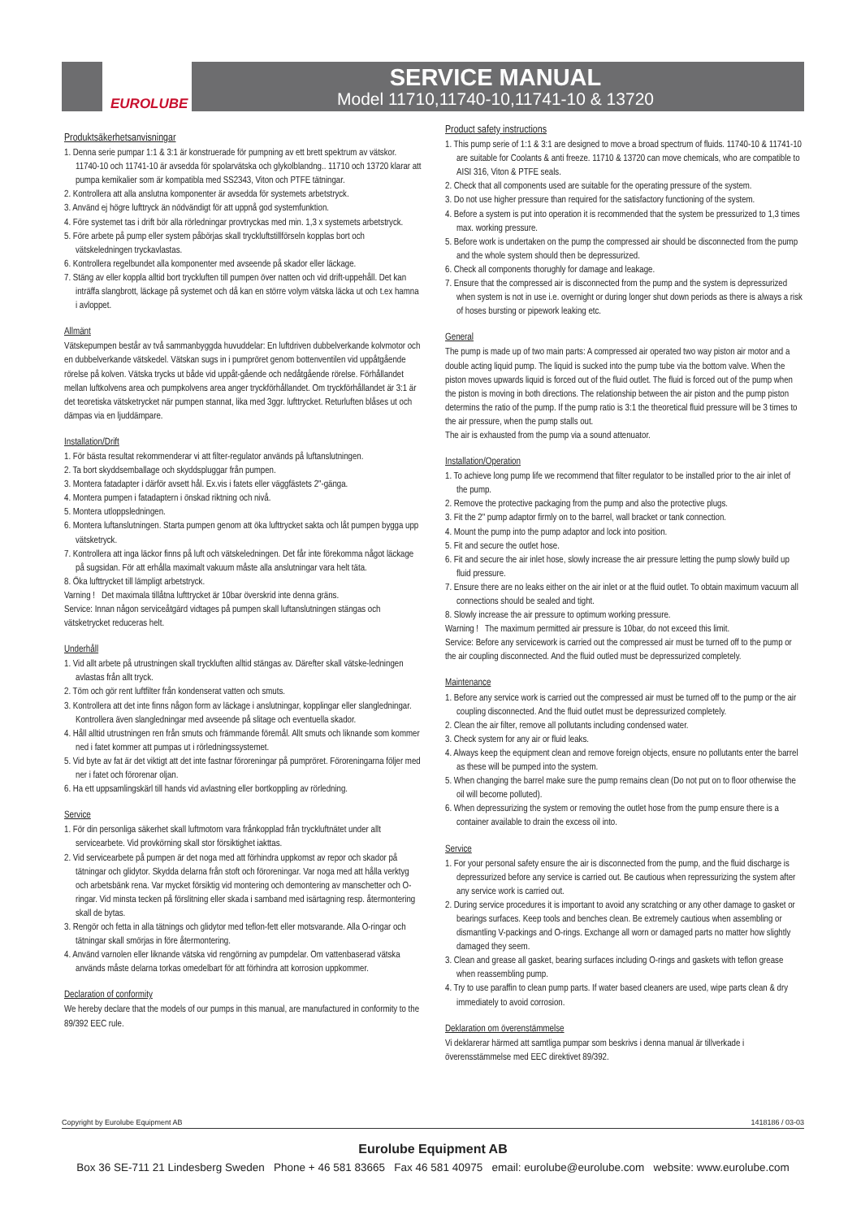EUROLUBE
SERVICE MANUAL
Model 11710,11740-10,11741-10 & 13720
Produktsäkerhetsanvisningar
1. Denna serie pumpar 1:1 & 3:1 är konstruerade för pumpning av ett brett spektrum av vätskor. 11740-10 och 11741-10 är avsedda för spolarvätska och glykolblandng.. 11710 och 13720 klarar att pumpa kemikalier som är kompatibla med SS2343, Viton och PTFE tätningar.
2. Kontrollera att alla anslutna komponenter är avsedda för systemets arbetstryck.
3. Använd ej högre lufttryck än nödvändigt för att uppnå god systemfunktion.
4. Före systemet tas i drift bör alla rörledningar provtryckas med min. 1,3 x systemets arbetstryck.
5. Före arbete på pump eller system påbörjas skall tryckluftstillförseln kopplas bort och vätskeledningen tryckavlastas.
6. Kontrollera regelbundet alla komponenter med avseende på skador eller läckage.
7. Stäng av eller koppla alltid bort tryckluften till pumpen över natten och vid drift-uppehåll. Det kan inträffa slangbrott, läckage på systemet och då kan en större volym vätska läcka ut och t.ex hamna i avloppet.
Allmänt
Vätskepumpen består av två sammanbyggda huvuddelar: En luftdriven dubbelverkande kolvmotor och en dubbelverkande vätskedel. Vätskan sugs in i pumpröret genom bottenventilen vid uppåtgående rörelse på kolven. Vätska trycks ut både vid uppåt-gående och nedåtgående rörelse. Förhållandet mellan luftkolvens area och pumpkolvens area anger tryckförhållandet. Om tryckförhållandet är 3:1 är det teoretiska vätsketrycket när pumpen stannat, lika med 3ggr. lufttrycket. Returluften blåses ut och dämpas via en ljuddämpare.
Installation/Drift
1. För bästa resultat rekommenderar vi att filter-regulator används på luftanslutningen.
2. Ta bort skyddsemballage och skyddspluggar från pumpen.
3. Montera fatadapter i därför avsett hål. Ex.vis i fatets eller väggfästets 2"-gänga.
4. Montera pumpen i fatadaptern i önskad riktning och nivå.
5. Montera utloppsledningen.
6. Montera luftanslutningen. Starta pumpen genom att öka lufttrycket sakta och låt pumpen bygga upp vätsketryck.
7. Kontrollera att inga läckor finns på luft och vätskeledningen. Det får inte förekomma något läckage på sugsidan. För att erhålla maximalt vakuum måste alla anslutningar vara helt täta.
8. Öka lufttrycket till lämpligt arbetstryck.
Varning ! Det maximala tillåtna lufttrycket är 10bar överskrid inte denna gräns.
Service: Innan någon serviceåtgärd vidtages på pumpen skall luftanslutningen stängas och vätsketrycket reduceras helt.
Underhåll
1. Vid allt arbete på utrustningen skall tryckluften alltid stängas av. Därefter skall vätske-ledningen avlastas från allt tryck.
2. Töm och gör rent luftfilter från kondenserat vatten och smuts.
3. Kontrollera att det inte finns någon form av läckage i anslutningar, kopplingar eller slangledningar. Kontrollera även slangledningar med avseende på slitage och eventuella skador.
4. Håll alltid utrustningen ren från smuts och främmande föremål. Allt smuts och liknande som kommer ned i fatet kommer att pumpas ut i rörledningssystemet.
5. Vid byte av fat är det viktigt att det inte fastnar föroreningar på pumpröret. Föroreningarna följer med ner i fatet och förorenar oljan.
6. Ha ett uppsamlingskärl till hands vid avlastning eller bortkoppling av rörledning.
Service
1. För din personliga säkerhet skall luftmotorn vara frånkopplad från tryckluftnätet under allt servicearbete. Vid provkörning skall stor försiktighet iakttas.
2. Vid servicearbete på pumpen är det noga med att förhindra uppkomst av repor och skador på tätningar och glidytor. Skydda delarna från stoft och föroreningar. Var noga med att hålla verktyg och arbetsbänk rena. Var mycket försiktig vid montering och demontering av manschetter och O-ringar. Vid minsta tecken på förslitning eller skada i samband med isärtagning resp. återmontering skall de bytas.
3. Rengör och fetta in alla tätnings och glidytor med teflon-fett eller motsvarande. Alla O-ringar och tätningar skall smörjas in före återmontering.
4. Använd varnolen eller liknande vätska vid rengörning av pumpdelar. Om vattenbaserad vätska används måste delarna torkas omedelbart för att förhindra att korrosion uppkommer.
Declaration of conformity
We hereby declare that the models of our pumps in this manual, are manufactured in conformity to the 89/392 EEC rule.
Product safety instructions
1. This pump serie of 1:1 & 3:1 are designed to move a broad spectrum of fluids. 11740-10 & 11741-10 are suitable for Coolants & anti freeze. 11710 & 13720 can move chemicals, who are compatible to AISI 316, Viton & PTFE seals.
2. Check that all components used are suitable for the operating pressure of the system.
3. Do not use higher pressure than required for the satisfactory functioning of the system.
4. Before a system is put into operation it is recommended that the system be pressurized to 1,3 times max. working pressure.
5. Before work is undertaken on the pump the compressed air should be disconnected from the pump and the whole system should then be depressurized.
6. Check all components thorughly for damage and leakage.
7. Ensure that the compressed air is disconnected from the pump and the system is depressurized when system is not in use i.e. overnight or during longer shut down periods as there is always a risk of hoses bursting or pipework leaking etc.
General
The pump is made up of two main parts: A compressed air operated two way piston air motor and a double acting liquid pump. The liquid is sucked into the pump tube via the bottom valve. When the piston moves upwards liquid is forced out of the fluid outlet. The fluid is forced out of the pump when the piston is moving in both directions. The relationship between the air piston and the pump piston determins the ratio of the pump. If the pump ratio is 3:1 the theoretical fluid pressure will be 3 times to the air pressure, when the pump stalls out.
The air is exhausted from the pump via a sound attenuator.
Installation/Operation
1. To achieve long pump life we recommend that filter regulator to be installed prior to the air inlet of the pump.
2. Remove the protective packaging from the pump and also the protective plugs.
3. Fit the 2" pump adaptor firmly on to the barrel, wall bracket or tank connection.
4. Mount the pump into the pump adaptor and lock into position.
5. Fit and secure the outlet hose.
6. Fit and secure the air inlet hose, slowly increase the air pressure letting the pump slowly build up fluid pressure.
7. Ensure there are no leaks either on the air inlet or at the fluid outlet. To obtain maximum vacuum all connections should be sealed and tight.
8. Slowly increase the air pressure to optimum working pressure.
Warning ! The maximum permitted air pressure is 10bar, do not exceed this limit.
Service: Before any servicework is carried out the compressed air must be turned off to the pump or the air coupling disconnected. And the fluid outled must be depressurized completely.
Maintenance
1. Before any service work is carried out the compressed air must be turned off to the pump or the air coupling disconnected. And the fluid outlet must be depressurized completely.
2. Clean the air filter, remove all pollutants including condensed water.
3. Check system for any air or fluid leaks.
4. Always keep the equipment clean and remove foreign objects, ensure no pollutants enter the barrel as these will be pumped into the system.
5. When changing the barrel make sure the pump remains clean (Do not put on to floor otherwise the oil will become polluted).
6. When depressurizing the system or removing the outlet hose from the pump ensure there is a container available to drain the excess oil into.
Service
1. For your personal safety ensure the air is disconnected from the pump, and the fluid discharge is depressurized before any service is carried out. Be cautious when repressurizing the system after any service work is carried out.
2. During service procedures it is important to avoid any scratching or any other damage to gasket or bearings surfaces. Keep tools and benches clean. Be extremely cautious when assembling or dismantling V-packings and O-rings. Exchange all worn or damaged parts no matter how slightly damaged they seem.
3. Clean and grease all gasket, bearing surfaces including O-rings and gaskets with teflon grease when reassembling pump.
4. Try to use paraffin to clean pump parts. If water based cleaners are used, wipe parts clean & dry immediately to avoid corrosion.
Deklaration om överenstämmelse
Vi deklarerar härmed att samtliga pumpar som beskrivs i denna manual är tillverkade i överensstämmelse med EEC direktivet 89/392.
Copyright by Eurolube Equipment AB 1418186 / 03-03
Eurolube Equipment AB
Box 36 SE-711 21 Lindesberg Sweden Phone + 46 581 83665 Fax 46 581 40975 email: eurolube@eurolube.com website: www.eurolube.com